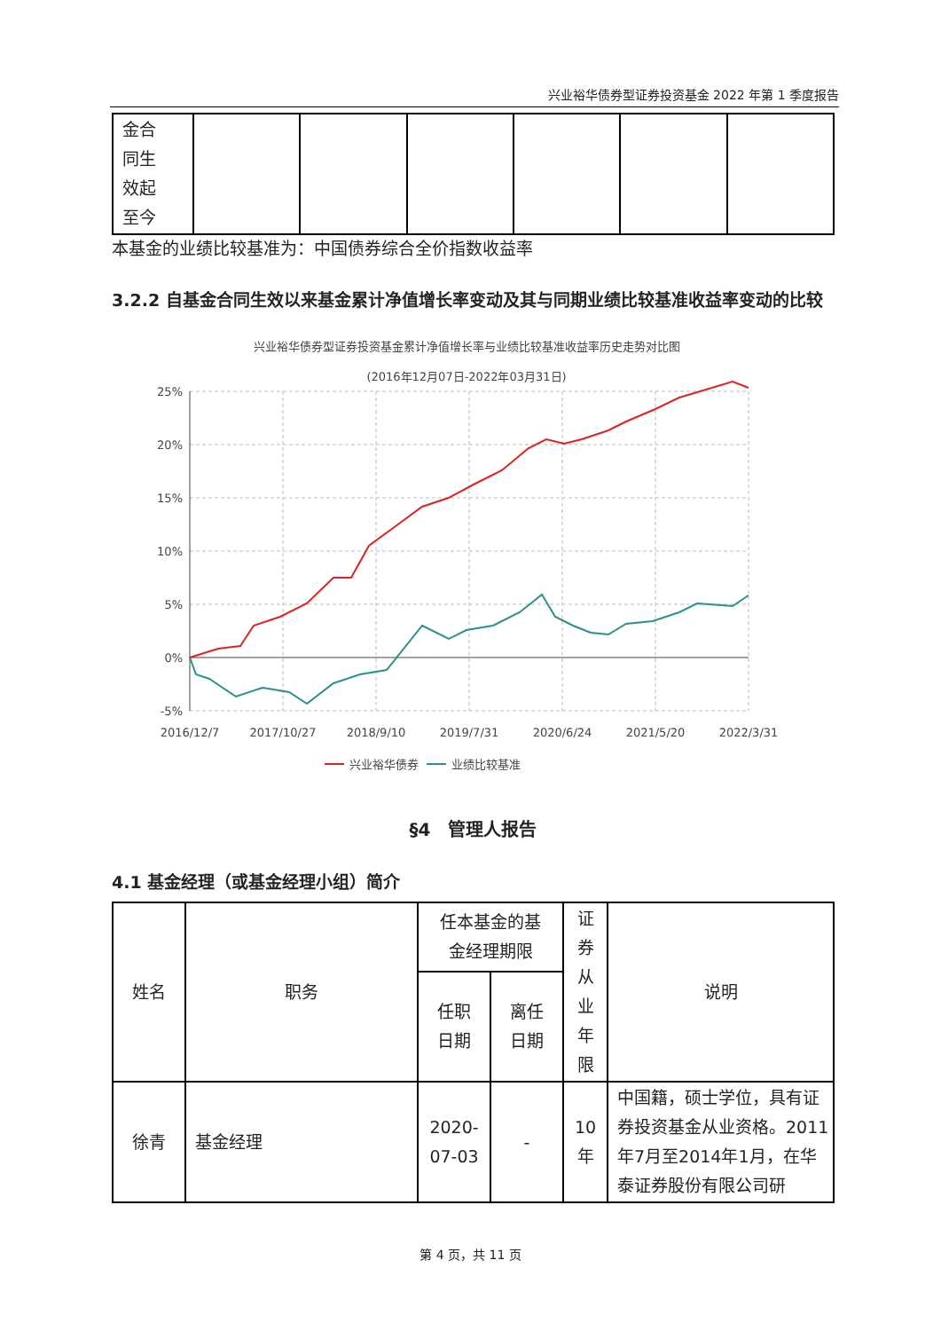兴业裕华债券型证券投资基金 2022 年第 1 季度报告
| 金合 同生 效起 至今 | | | | | | |
本基金的业绩比较基准为：中国债券综合全价指数收益率
3.2.2 自基金合同生效以来基金累计净值增长率变动及其与同期业绩比较基准收益率变动的比较
兴业裕华债券型证券投资基金累计净值增长率与业绩比较基准收益率历史走势对比图
(2016年12月07日-2022年03月31日)
25%
20%
15%
10%
5%
0%
-5%
2016/12/7
2017/10/27
2018/9/10
2019/7/31
2020/6/24
2021/5/20
2022/3/31
兴业裕华债券
业绩比较基准
§4　管理人报告
4.1 基金经理（或基金经理小组）简介
| 姓名 | 职务 | 任本基金的基 金经理期限 | | 证 券 从 业 年 限 | 说明 |
| --- | --- | --- | --- | --- | --- |
| | | 任职 日期 | 离任 日期 | | |
| 徐青 | 基金经理 | 2020- 07-03 | - | 10 年 | 中国籍，硕士学位，具有证券投资基金从业资格。2011年7月至2014年1月，在华泰证券股份有限公司研 |
第 4 页，共 11 页